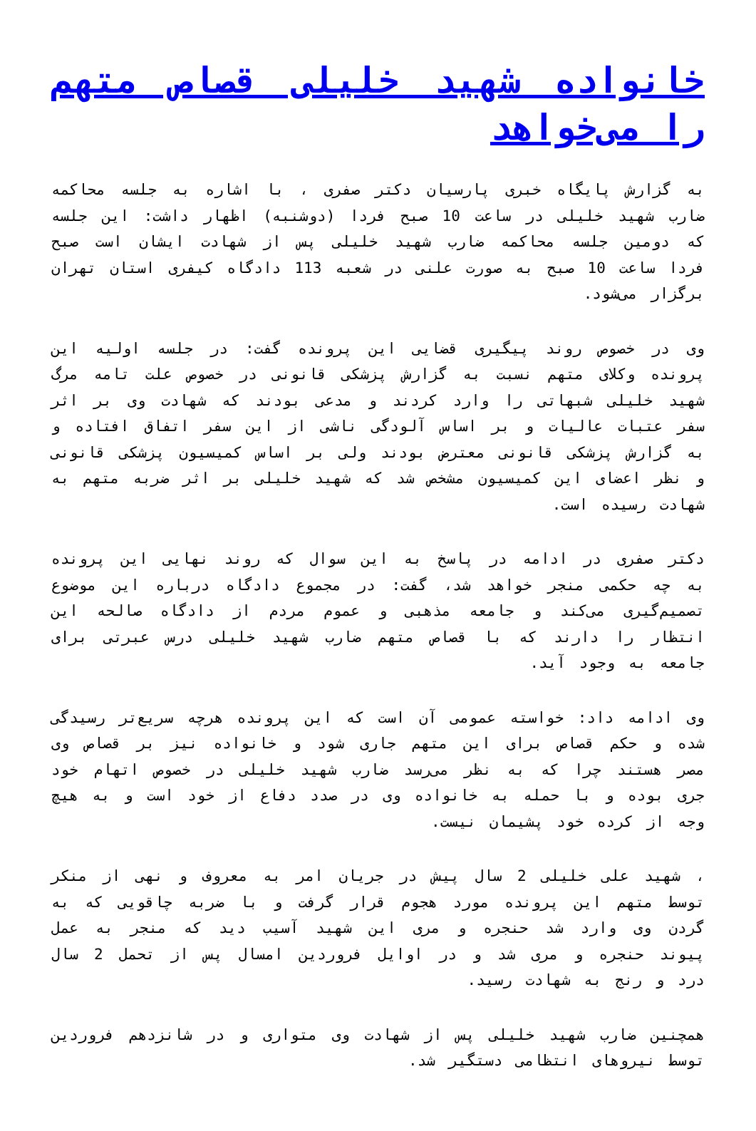خانواده شهید خلیلی قصاص متهم را می‌خواهد
به گزارش پایگاه خبری پارسیان دکتر صفری ، با اشاره به جلسه محاکمه ضارب شهید خلیلی در ساعت 10 صبح فردا (دوشنبه) اظهار داشت: این جلسه که دومین جلسه محاکمه ضارب شهید خلیلی پس از شهادت ایشان است صبح فردا ساعت 10 صبح به صورت علنی در شعبه 113 دادگاه کیفری استان تهران برگزار می‌شود.
وی در خصوص روند پیگیری قضایی این پرونده گفت: در جلسه اولیه این پرونده وکلای متهم نسبت به گزارش پزشکی قانونی در خصوص علت تامه مرگ شهید خلیلی شبهاتی را وارد کردند و مدعی بودند که شهادت وی بر اثر سفر عتبات عالیات و بر اساس آلودگی ناشی از این سفر اتفاق افتاده و به گزارش پزشکی قانونی معترض بودند ولی بر اساس کمیسیون پزشکی قانونی و نظر اعضای این کمیسیون مشخص شد که شهید خلیلی بر اثر ضربه متهم به شهادت رسیده است.
دکتر صفری در ادامه در پاسخ به این سوال که روند نهایی این پرونده به چه حکمی منجر خواهد شد، گفت: در مجموع دادگاه درباره این موضوع تصمیم‌گیری می‌کند و جامعه مذهبی و عموم مردم از دادگاه صالحه این انتظار را دارند که با قصاص متهم ضارب شهید خلیلی درس عبرتی برای جامعه به وجود آید.
وی ادامه داد: خواسته عمومی آن است که این پرونده هرچه سریع‌تر رسیدگی شده و حکم قصاص برای این متهم جاری شود و خانواده نیز بر قصاص وی مصر هستند چرا که به نظر می‌رسد ضارب شهید خلیلی در خصوص اتهام خود جری بوده و با حمله به خانواده وی در صدد دفاع از خود است و به هیچ وجه از کرده خود پشیمان نیست.
، شهید علی خلیلی 2 سال پیش در جریان امر به معروف و نهی از منکر توسط متهم این پرونده مورد هجوم قرار گرفت و با ضربه چاقویی که به گردن وی وارد شد حنجره و مری این شهید آسیب دید که منجر به عمل پیوند حنجره و مری شد و در اوایل فروردین امسال پس از تحمل 2 سال درد و رنج به شهادت رسید.
همچنین ضارب شهید خلیلی پس از شهادت وی متواری و در شانزدهم فروردین توسط نیروهای انتظامی دستگیر شد.